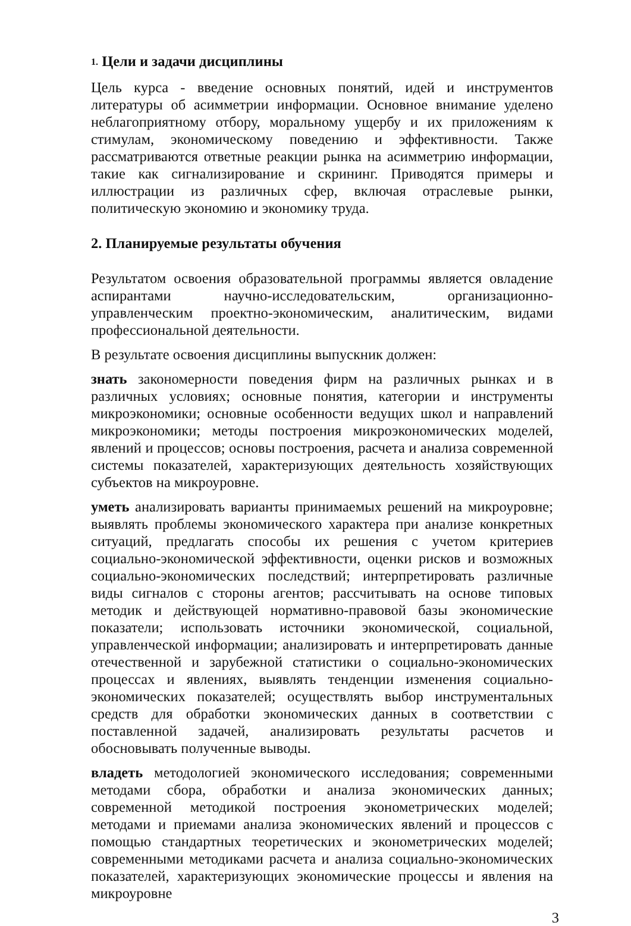1. Цели и задачи дисциплины
Цель курса - введение основных понятий, идей и инструментов литературы об асимметрии информации. Основное внимание уделено неблагоприятному отбору, моральному ущербу и их приложениям к стимулам, экономическому поведению и эффективности. Также рассматриваются ответные реакции рынка на асимметрию информации, такие как сигнализирование и скрининг. Приводятся примеры и иллюстрации из различных сфер, включая отраслевые рынки, политическую экономию и экономику труда.
2. Планируемые результаты обучения
Результатом освоения образовательной программы является овладение аспирантами научно-исследовательским, организационно-управленческим проектно-экономическим, аналитическим, видами профессиональной деятельности.
В результате освоения дисциплины выпускник должен:
знать закономерности поведения фирм на различных рынках и в различных условиях; основные понятия, категории и инструменты микроэкономики; основные особенности ведущих школ и направлений микроэкономики; методы построения микроэкономических моделей, явлений и процессов; основы построения, расчета и анализа современной системы показателей, характеризующих деятельность хозяйствующих субъектов на микроуровне.
уметь анализировать варианты принимаемых решений на микроуровне; выявлять проблемы экономического характера при анализе конкретных ситуаций, предлагать способы их решения с учетом критериев социально-экономической эффективности, оценки рисков и возможных социально-экономических последствий; интерпретировать различные виды сигналов с стороны агентов; рассчитывать на основе типовых методик и действующей нормативно-правовой базы экономические показатели; использовать источники экономической, социальной, управленческой информации; анализировать и интерпретировать данные отечественной и зарубежной статистики о социально-экономических процессах и явлениях, выявлять тенденции изменения социально-экономических показателей; осуществлять выбор инструментальных средств для обработки экономических данных в соответствии с поставленной задачей, анализировать результаты расчетов и обосновывать полученные выводы.
владеть методологией экономического исследования; современными методами сбора, обработки и анализа экономических данных; современной методикой построения эконометрических моделей; методами и приемами анализа экономических явлений и процессов с помощью стандартных теоретических и эконометрических моделей; современными методиками расчета и анализа социально-экономических показателей, характеризующих экономические процессы и явления на микроуровне
3